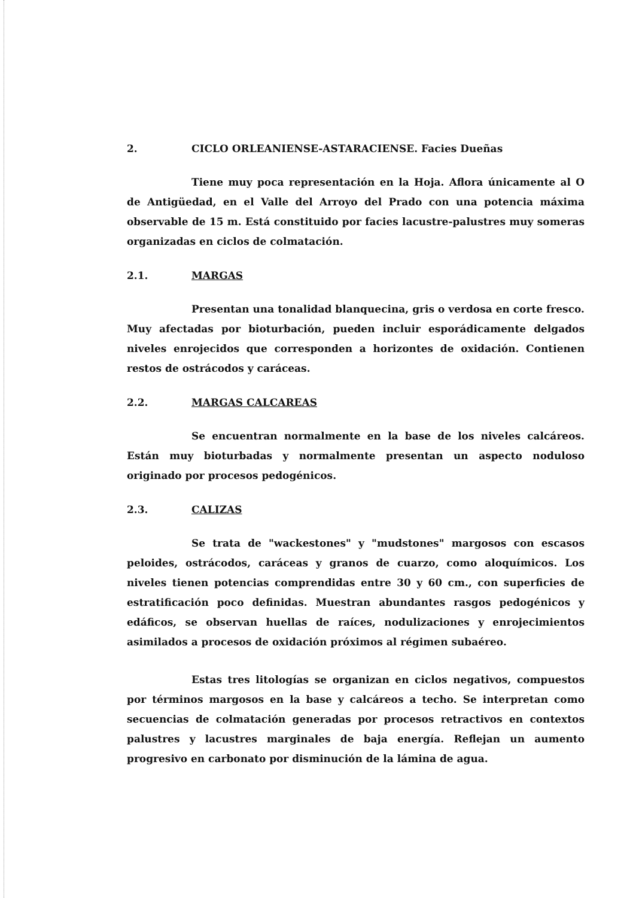2. CICLO ORLEANIENSE-ASTARACIENSE. Facies Dueñas
Tiene muy poca representación en la Hoja. Aflora únicamente al O de Antigüedad, en el Valle del Arroyo del Prado con una potencia máxima observable de 15 m. Está constituido por facies lacustre-palustres muy someras organizadas en ciclos de colmatación.
2.1. MARGAS
Presentan una tonalidad blanquecina, gris o verdosa en corte fresco. Muy afectadas por bioturbación, pueden incluir esporádicamente delgados niveles enrojecidos que corresponden a horizontes de oxidación. Contienen restos de ostrácodos y caráceas.
2.2. MARGAS CALCAREAS
Se encuentran normalmente en la base de los niveles calcáreos. Están muy bioturbadas y normalmente presentan un aspecto noduloso originado por procesos pedogénicos.
2.3. CALIZAS
Se trata de "wackestones" y "mudstones" margosos con escasos peloides, ostrácodos, caráceas y granos de cuarzo, como aloquímicos. Los niveles tienen potencias comprendidas entre 30 y 60 cm., con superficies de estratificación poco definidas. Muestran abundantes rasgos pedogénicos y edáficos, se observan huellas de raíces, nodulizaciones y enrojecimientos asimilados a procesos de oxidación próximos al régimen subaéreo.
Estas tres litologías se organizan en ciclos negativos, compuestos por términos margosos en la base y calcáreos a techo. Se interpretan como secuencias de colmatación generadas por procesos retractivos en contextos palustres y lacustres marginales de baja energía. Reflejan un aumento progresivo en carbonato por disminución de la lámina de agua.